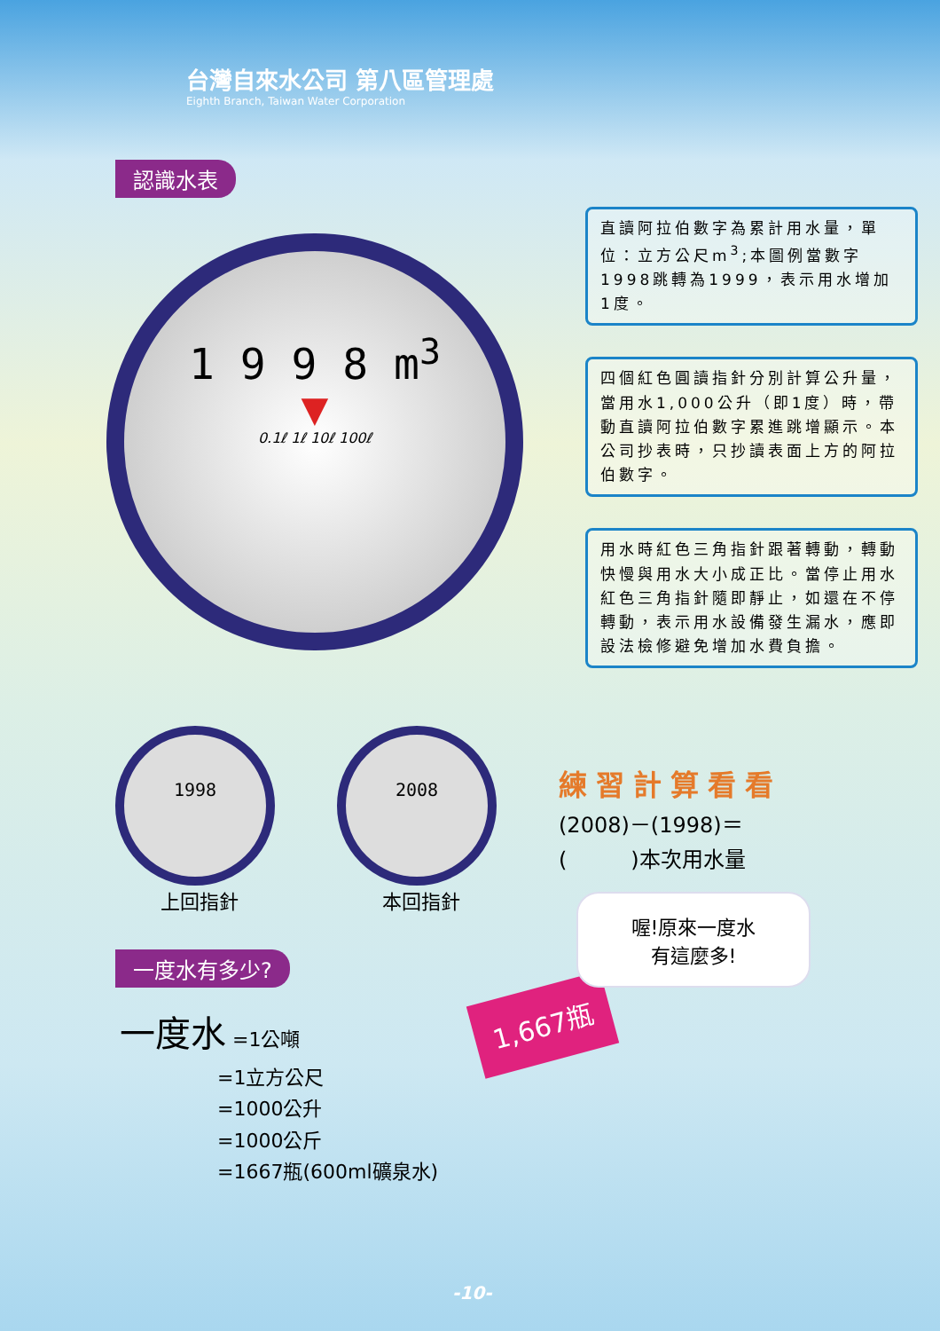台灣自來水公司 第八區管理處
Eighth Branch, Taiwan Water Corporation
認識水表
1 9 9 8 m<sup>3</sup>
▼
0.1ℓ 1ℓ 10ℓ 100ℓ
直讀阿拉伯數字為累計用水量，單位：立方公尺m<sup>3</sup>;本圖例當數字1998跳轉為1999，表示用水增加1度。
四個紅色圓讀指針分別計算公升量，當用水1,000公升（即1度）時，帶動直讀阿拉伯數字累進跳增顯示。本公司抄表時，只抄讀表面上方的阿拉伯數字。
用水時紅色三角指針跟著轉動，轉動快慢與用水大小成正比。當停止用水紅色三角指針隨即靜止，如還在不停轉動，表示用水設備發生漏水，應即設法檢修避免增加水費負擔。
1998
上回指針
2008
本回指針
練習計算看看
(2008)－(1998)＝
(　　　)本次用水量
一度水有多少?
一度水 =1公噸
　　　　　=1立方公尺
　　　　　=1000公升
　　　　　=1000公斤
　　　　　=1667瓶(600ml礦泉水)
1,667瓶
喔!原來一度水
有這麼多!
-10-